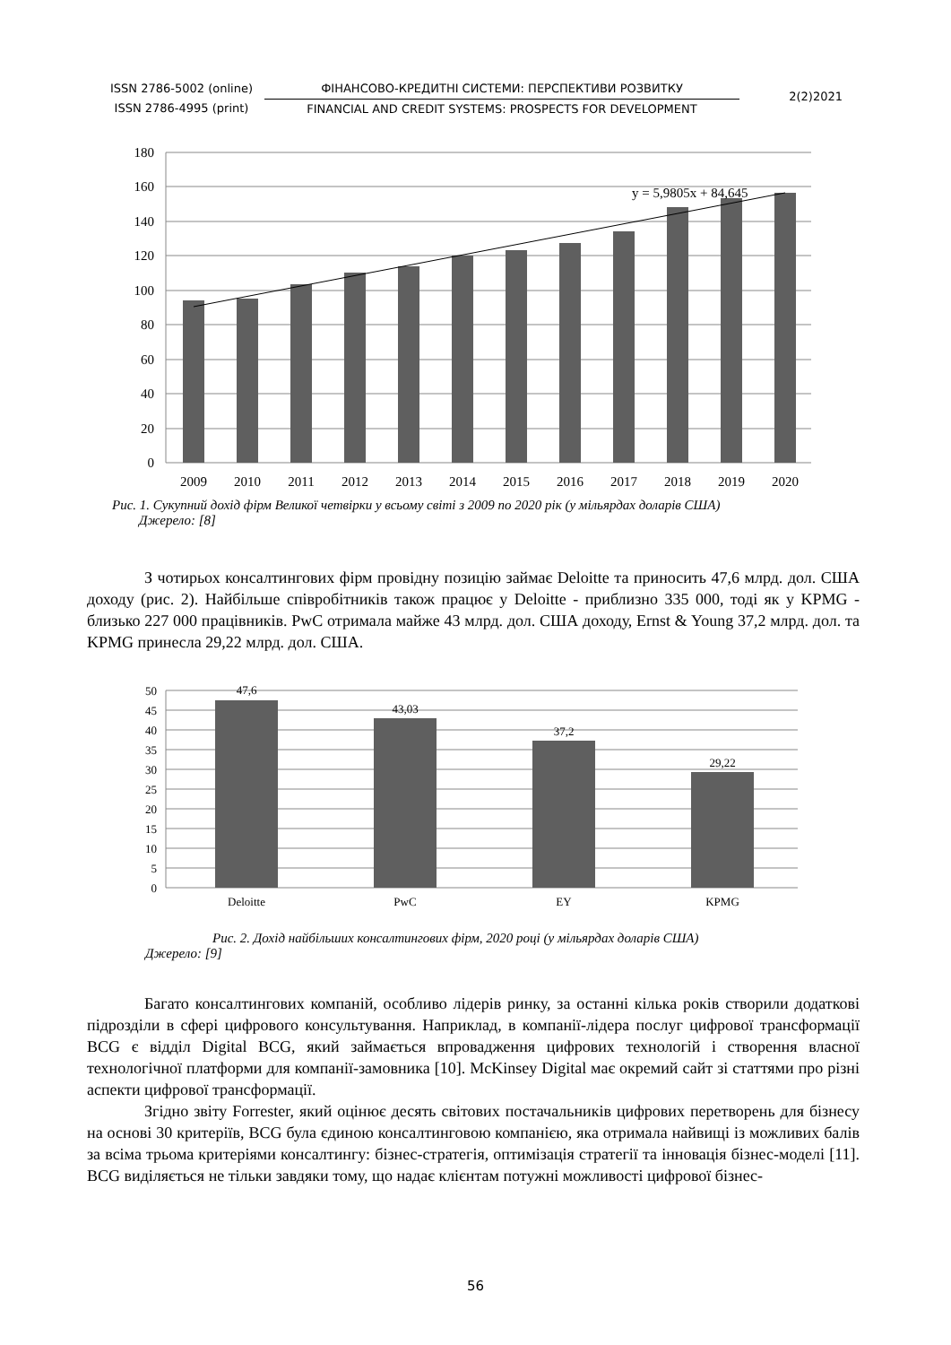ISSN 2786-5002 (online)
ISSN 2786-4995 (print)
ФІНАНСОВО-КРЕДИТНІ СИСТЕМИ: ПЕРСПЕКТИВИ РОЗВИТКУ
FINANCIAL AND CREDIT SYSTEMS: PROSPECTS FOR DEVELOPMENT
2(2)2021
y = 5,9805x + 84,645
180
160
140
120
100
80
60
40
20
0
2009
2010
2011
2012
2013
2014
2015
2016
2017
2018
2019
2020
Рис. 1. Сукупний дохід фірм Великої четвірки у всьому світі з 2009 по 2020 рік (у мільярдах доларів США)
Джерело: [8]
З чотирьох консалтингових фірм провідну позицію займає Deloitte та приносить 47,6 млрд. дол. США доходу (рис. 2). Найбільше співробітників також працює у Deloitte - приблизно 335 000, тоді як у KPMG - близько 227 000 працівників. PwC отримала майже 43 млрд. дол. США доходу, Ernst & Young 37,2 млрд. дол. та KPMG принесла 29,22 млрд. дол. США.
47,6
43,03
37,2
29,22
Deloitte
PwC
EY
KPMG
50
45
40
35
30
25
20
15
10
5
0
Рис. 2. Дохід найбільших консалтингових фірм, 2020 році (у мільярдах доларів США)
Джерело: [9]
Багато консалтингових компаній, особливо лідерів ринку, за останні кілька років створили додаткові підрозділи в сфері цифрового консультування. Наприклад, в компанії-лідера послуг цифрової трансформації BCG є відділ Digital BCG, який займається впровадження цифрових технологій і створення власної технологічної платформи для компанії-замовника [10]. McKinsey Digital має окремий сайт зі статтями про різні аспекти цифрової трансформації.
Згідно звіту Forrester, який оцінює десять світових постачальників цифрових перетворень для бізнесу на основі 30 критеріїв, BCG була єдиною консалтинговою компанією, яка отримала найвищі із можливих балів за всіма трьома критеріями консалтингу: бізнес-стратегія, оптимізація стратегії та інновація бізнес-моделі [11]. BCG виділяється не тільки завдяки тому, що надає клієнтам потужні можливості цифрової бізнес-
56